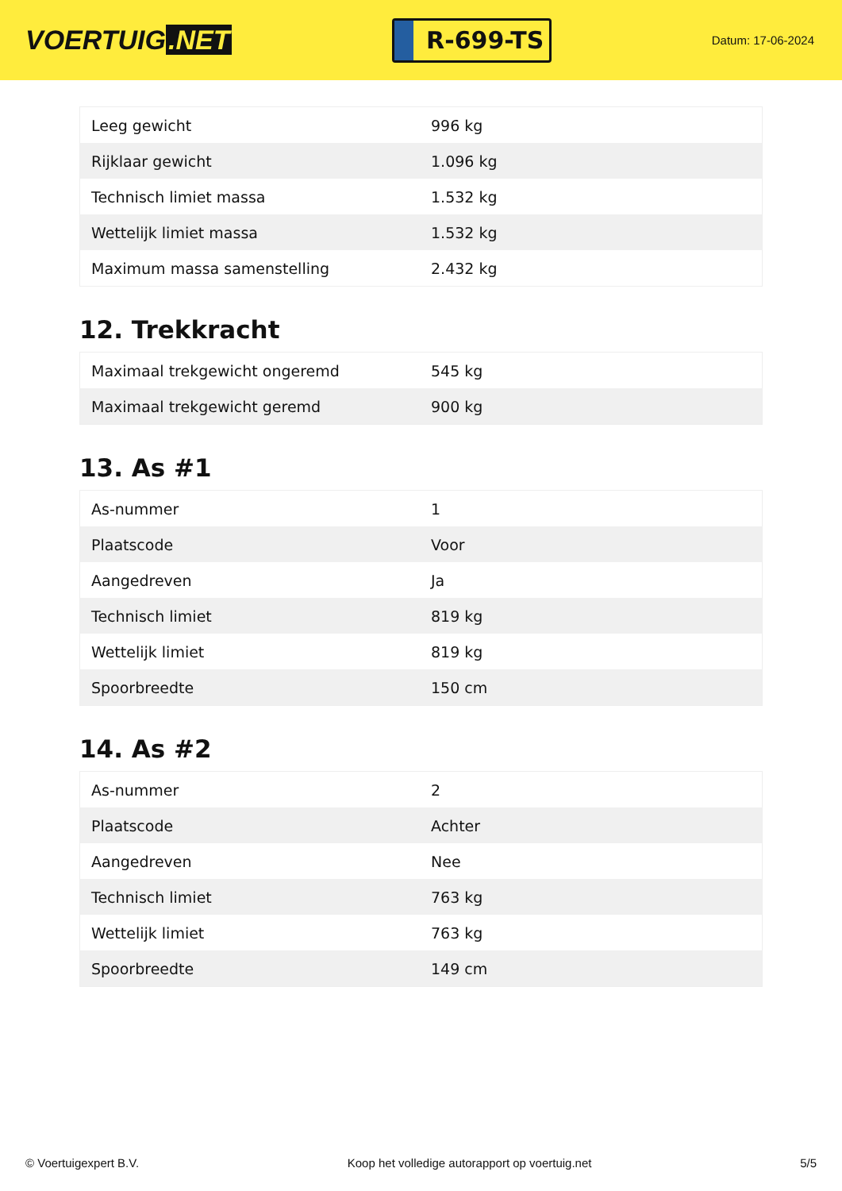VOERTUIG.NET
R-699-TS
Datum: 17-06-2024
| Leeg gewicht | 996 kg |
| Rijklaar gewicht | 1.096 kg |
| Technisch limiet massa | 1.532 kg |
| Wettelijk limiet massa | 1.532 kg |
| Maximum massa samenstelling | 2.432 kg |
12. Trekkracht
| Maximaal trekgewicht ongeremd | 545 kg |
| Maximaal trekgewicht geremd | 900 kg |
13. As #1
| As-nummer | 1 |
| Plaatscode | Voor |
| Aangedreven | Ja |
| Technisch limiet | 819 kg |
| Wettelijk limiet | 819 kg |
| Spoorbreedte | 150 cm |
14. As #2
| As-nummer | 2 |
| Plaatscode | Achter |
| Aangedreven | Nee |
| Technisch limiet | 763 kg |
| Wettelijk limiet | 763 kg |
| Spoorbreedte | 149 cm |
© Voertuigexpert B.V. Koop het volledige autorapport op voertuig.net 5/5